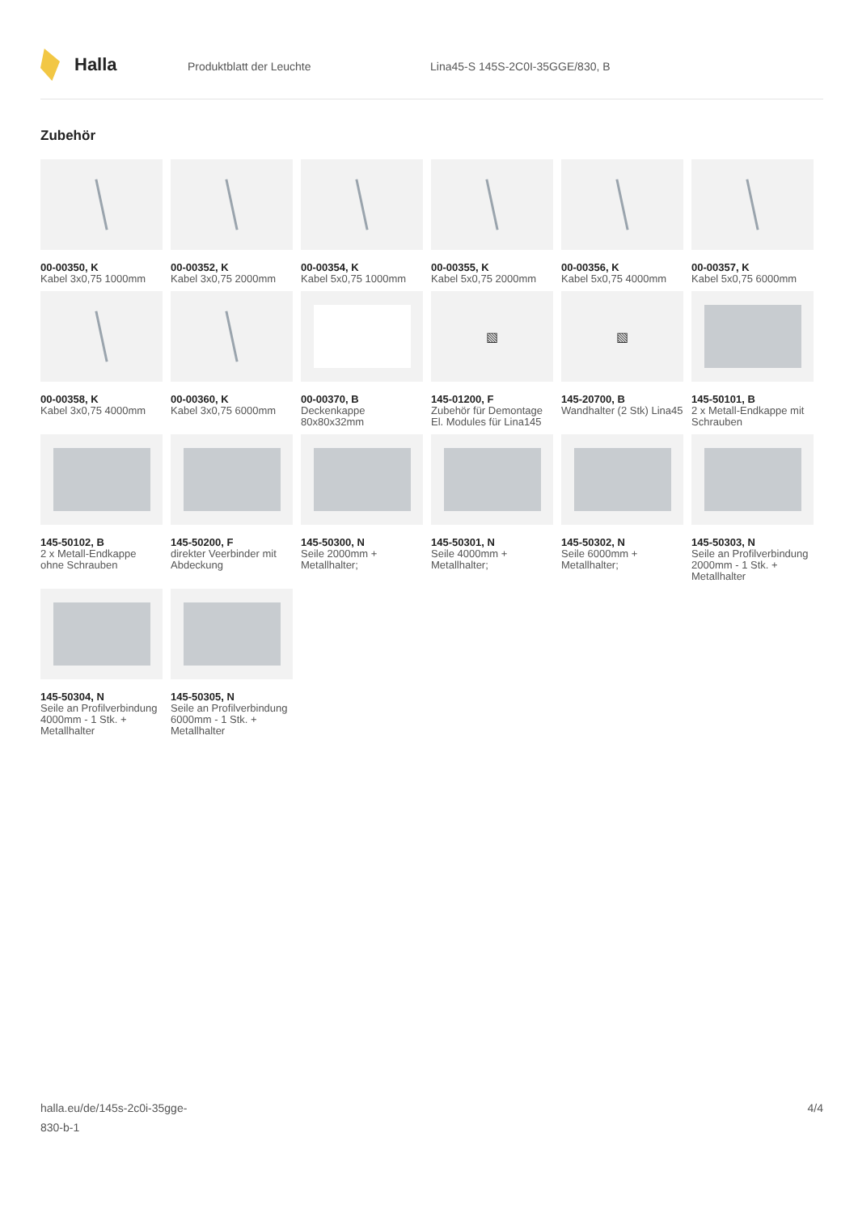Halla
Produktblatt der Leuchte Lina45-S 145S-2C0I-35GGE/830, B
Zubehör
00-00350, K
Kabel 3x0,75 1000mm
00-00352, K
Kabel 3x0,75 2000mm
00-00354, K
Kabel 5x0,75 1000mm
00-00355, K
Kabel 5x0,75 2000mm
00-00356, K
Kabel 5x0,75 4000mm
00-00357, K
Kabel 5x0,75 6000mm
00-00358, K
Kabel 3x0,75 4000mm
00-00360, K
Kabel 3x0,75 6000mm
00-00370, B
Deckenkappe 80x80x32mm
▧
145-01200, F
Zubehör für Demontage El. Modules für Lina145
▧
145-20700, B
Wandhalter (2 Stk) Lina45
145-50101, B
2 x Metall-Endkappe mit Schrauben
145-50102, B
2 x Metall-Endkappe ohne Schrauben
145-50200, F
direkter Veerbinder mit Abdeckung
145-50300, N
Seile 2000mm + Metallhalter;
145-50301, N
Seile 4000mm + Metallhalter;
145-50302, N
Seile 6000mm + Metallhalter;
145-50303, N
Seile an Profilverbindung 2000mm - 1 Stk. + Metallhalter
145-50304, N
Seile an Profilverbindung 4000mm - 1 Stk. + Metallhalter
145-50305, N
Seile an Profilverbindung 6000mm - 1 Stk. + Metallhalter
halla.eu/de/145s-2c0i-35gge-
830-b-1
4/4